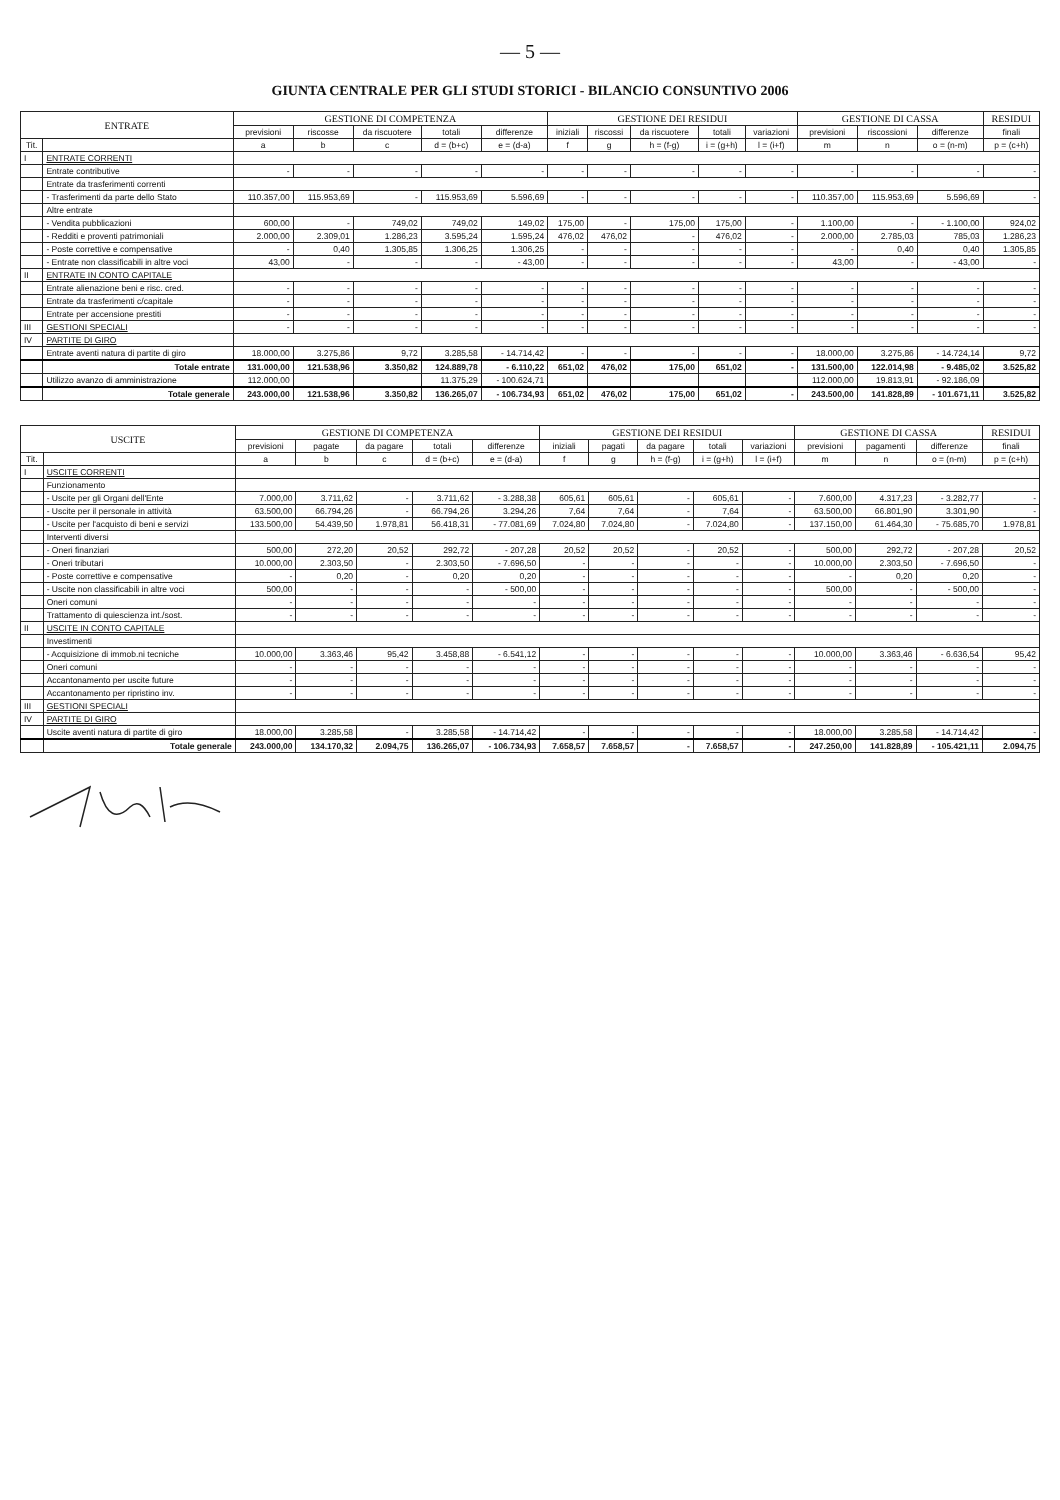— 5 —
GIUNTA CENTRALE PER GLI STUDI STORICI - BILANCIO CONSUNTIVO 2006
| ENTRATE | | GESTIONE DI COMPETENZA | | | | | GESTIONE DEI RESIDUI | | | | | GESTIONE DI CASSA | | | RESIDUI |
| --- | --- | --- | --- | --- | --- | --- | --- | --- | --- | --- | --- | --- | --- | --- | --- |
| | | previsioni | riscosse | da riscuotere | totali | differenze | iniziali | riscossi | da riscuotere | totali | variazioni | previsioni | riscossioni | differenze | finali |
| Tit. | | a | b | c | d = (b+c) | e = (d-a) | f | g | h = (f-g) | i = (g+h) | l = (i+f) | m | n | o = (n-m) | p = (c+h) |
| I | ENTRATE CORRENTI | | | | | | | | | | | | | | |
| | Entrate contributive | - | - | - | - | - | - | - | - | - | - | - | - | - | - |
| | Entrate da trasferimenti correnti | | | | | | | | | | | | | | |
| | - Trasferimenti da parte dello Stato | 110.357,00 | 115.953,69 | - | 115.953,69 | 5.596,69 | - | - | - | - | - | 110.357,00 | 115.953,69 | 5.596,69 | - |
| | Altre entrate | | | | | | | | | | | | | | |
| | - Vendita pubblicazioni | 600,00 | - | 749,02 | 749,02 | 149,02 | 175,00 | - | 175,00 | 175,00 | - | 1.100,00 | - | - 1.100,00 | 924,02 |
| | - Redditi e proventi patrimoniali | 2.000,00 | 2.309,01 | 1.286,23 | 3.595,24 | 1.595,24 | 476,02 | 476,02 | - | 476,02 | - | 2.000,00 | 2.785,03 | 785,03 | 1.286,23 |
| | - Poste correttive e compensative | - | 0,40 | 1.305,85 | 1.306,25 | 1.306,25 | - | - | - | - | - | - | 0,40 | 0,40 | 1.305,85 |
| | - Entrate non classificabili in altre voci | 43,00 | - | - | - | - 43,00 | - | - | - | - | - | 43,00 | - | - 43,00 | - |
| II | ENTRATE IN CONTO CAPITALE | | | | | | | | | | | | | | |
| | Entrate alienazione beni e risc. cred. | - | - | - | - | - | - | - | - | - | - | - | - | - | - |
| | Entrate da trasferimenti c/capitale | - | - | - | - | - | - | - | - | - | - | - | - | - | - |
| | Entrate per accensione prestiti | - | - | - | - | - | - | - | - | - | - | - | - | - | - |
| III | GESTIONI SPECIALI | - | - | - | - | - | - | - | - | - | - | - | - | - | - |
| IV | PARTITE DI GIRO | | | | | | | | | | | | | | |
| | Entrate aventi natura di partite di giro | 18.000,00 | 3.275,86 | 9,72 | 3.285,58 | - 14.714,42 | - | - | - | - | - | 18.000,00 | 3.275,86 | - 14.724,14 | 9,72 |
| | Totale entrate | 131.000,00 | 121.538,96 | 3.350,82 | 124.889,78 | - 6.110,22 | 651,02 | 476,02 | 175,00 | 651,02 | - | 131.500,00 | 122.014,98 | - 9.485,02 | 3.525,82 |
| | Utilizzo avanzo di amministrazione | 112.000,00 | | | 11.375,29 | - 100.624,71 | | | | | | 112.000,00 | 19.813,91 | - 92.186,09 | |
| | Totale generale | 243.000,00 | 121.538,96 | 3.350,82 | 136.265,07 | - 106.734,93 | 651,02 | 476,02 | 175,00 | 651,02 | - | 243.500,00 | 141.828,89 | - 101.671,11 | 3.525,82 |
| USCITE | | GESTIONE DI COMPETENZA | | | | | GESTIONE DEI RESIDUI | | | | | GESTIONE DI CASSA | | | RESIDUI |
| --- | --- | --- | --- | --- | --- | --- | --- | --- | --- | --- | --- | --- | --- | --- | --- |
| | | previsioni | pagate | da pagare | totali | differenze | iniziali | pagati | da pagare | totali | variazioni | previsioni | pagamenti | differenze | finali |
| Tit. | | a | b | c | d = (b+c) | e = (d-a) | f | g | h = (f-g) | i = (g+h) | l = (i+f) | m | n | o = (n-m) | p = (c+h) |
| I | USCITE CORRENTI | | | | | | | | | | | | | | |
| | Funzionamento | | | | | | | | | | | | | | |
| | - Uscite per gli Organi dell'Ente | 7.000,00 | 3.711,62 | - | 3.711,62 | - 3.288,38 | 605,61 | 605,61 | - | 605,61 | - | 7.600,00 | 4.317,23 | - 3.282,77 | - |
| | - Uscite per il personale in attività | 63.500,00 | 66.794,26 | - | 66.794,26 | 3.294,26 | 7,64 | 7,64 | - | 7,64 | - | 63.500,00 | 66.801,90 | 3.301,90 | - |
| | - Uscite per l'acquisto di beni e servizi | 133.500,00 | 54.439,50 | 1.978,81 | 56.418,31 | - 77.081,69 | 7.024,80 | 7.024,80 | - | 7.024,80 | - | 137.150,00 | 61.464,30 | - 75.685,70 | 1.978,81 |
| | Interventi diversi | | | | | | | | | | | | | | |
| | - Oneri finanziari | 500,00 | 272,20 | 20,52 | 292,72 | - 207,28 | 20,52 | 20,52 | - | 20,52 | - | 500,00 | 292,72 | - 207,28 | 20,52 |
| | - Oneri tributari | 10.000,00 | 2.303,50 | - | 2.303,50 | - 7.696,50 | - | - | - | - | - | 10.000,00 | 2.303,50 | - 7.696,50 | - |
| | - Poste correttive e compensative | - | 0,20 | - | 0,20 | 0,20 | - | - | - | - | - | - | 0,20 | 0,20 | - |
| | - Uscite non classificabili in altre voci | 500,00 | - | - | - | - 500,00 | - | - | - | - | - | 500,00 | - | - 500,00 | - |
| | Oneri comuni | - | - | - | - | - | - | - | - | - | - | - | - | - | - |
| | Trattamento di quiescienza int./sost. | - | - | - | - | - | - | - | - | - | - | - | - | - | - |
| II | USCITE IN CONTO CAPITALE | | | | | | | | | | | | | | |
| | Investimenti | | | | | | | | | | | | | | |
| | - Acquisizione di immob.ni tecniche | 10.000,00 | 3.363,46 | 95,42 | 3.458,88 | - 6.541,12 | - | - | - | - | - | 10.000,00 | 3.363,46 | - 6.636,54 | 95,42 |
| | Oneri comuni | - | - | - | - | - | - | - | - | - | - | - | - | - | - |
| | Accantonamento per uscite future | - | - | - | - | - | - | - | - | - | - | - | - | - | - |
| | Accantonamento per ripristino inv. | - | - | - | - | - | - | - | - | - | - | - | - | - | - |
| III | GESTIONI SPECIALI | | | | | | | | | | | | | | |
| IV | PARTITE DI GIRO | | | | | | | | | | | | | | |
| | Uscite aventi natura di partite di giro | 18.000,00 | 3.285,58 | - | 3.285,58 | - 14.714,42 | - | - | - | - | - | 18.000,00 | 3.285,58 | - 14.714,42 | - |
| | Totale generale | 243.000,00 | 134.170,32 | 2.094,75 | 136.265,07 | - 106.734,93 | 7.658,57 | 7.658,57 | - | 7.658,57 | - | 247.250,00 | 141.828,89 | - 105.421,11 | 2.094,75 |